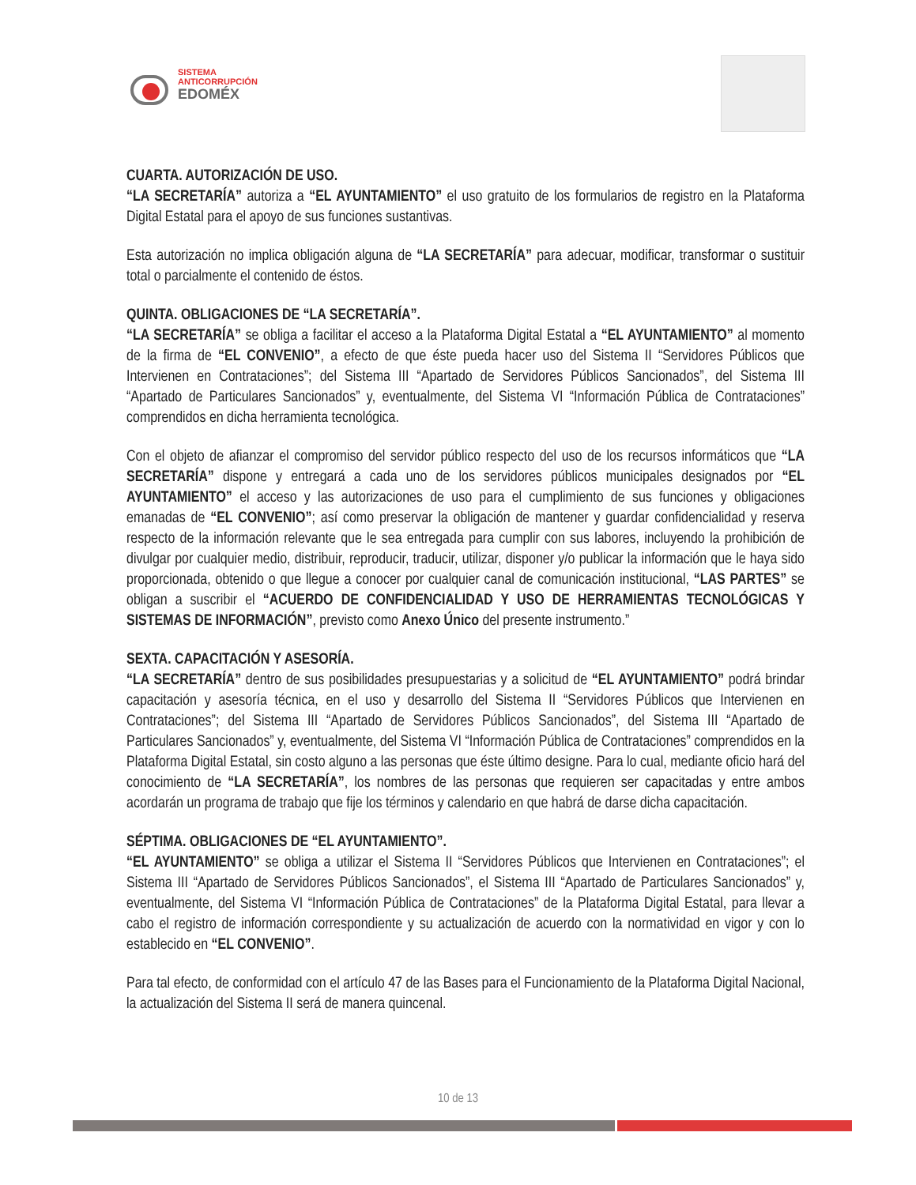SISTEMA
ANTICORRUPCIÓN
EDOMÉX
CUARTA. AUTORIZACIÓN DE USO.
“LA SECRETARÍA” autoriza a “EL AYUNTAMIENTO” el uso gratuito de los formularios de registro en la Plataforma Digital Estatal para el apoyo de sus funciones sustantivas.
Esta autorización no implica obligación alguna de “LA SECRETARÍA” para adecuar, modificar, transformar o sustituir total o parcialmente el contenido de éstos.
QUINTA. OBLIGACIONES DE “LA SECRETARÍA”.
“LA SECRETARÍA” se obliga a facilitar el acceso a la Plataforma Digital Estatal a “EL AYUNTAMIENTO” al momento de la firma de “EL CONVENIO”, a efecto de que éste pueda hacer uso del Sistema II “Servidores Públicos que Intervienen en Contrataciones”; del Sistema III “Apartado de Servidores Públicos Sancionados”, del Sistema III “Apartado de Particulares Sancionados” y, eventualmente, del Sistema VI “Información Pública de Contrataciones” comprendidos en dicha herramienta tecnológica.
Con el objeto de afianzar el compromiso del servidor público respecto del uso de los recursos informáticos que “LA SECRETARÍA” dispone y entregará a cada uno de los servidores públicos municipales designados por “EL AYUNTAMIENTO” el acceso y las autorizaciones de uso para el cumplimiento de sus funciones y obligaciones emanadas de “EL CONVENIO”; así como preservar la obligación de mantener y guardar confidencialidad y reserva respecto de la información relevante que le sea entregada para cumplir con sus labores, incluyendo la prohibición de divulgar por cualquier medio, distribuir, reproducir, traducir, utilizar, disponer y/o publicar la información que le haya sido proporcionada, obtenido o que llegue a conocer por cualquier canal de comunicación institucional, “LAS PARTES” se obligan a suscribir el “ACUERDO DE CONFIDENCIALIDAD Y USO DE HERRAMIENTAS TECNOLÓGICAS Y SISTEMAS DE INFORMACIÓN”, previsto como Anexo Único del presente instrumento.”
SEXTA. CAPACITACIÓN Y ASESORÍA.
“LA SECRETARÍA” dentro de sus posibilidades presupuestarias y a solicitud de “EL AYUNTAMIENTO” podrá brindar capacitación y asesoría técnica, en el uso y desarrollo del Sistema II “Servidores Públicos que Intervienen en Contrataciones”; del Sistema III “Apartado de Servidores Públicos Sancionados”, del Sistema III “Apartado de Particulares Sancionados” y, eventualmente, del Sistema VI “Información Pública de Contrataciones” comprendidos en la Plataforma Digital Estatal, sin costo alguno a las personas que éste último designe. Para lo cual, mediante oficio hará del conocimiento de “LA SECRETARÍA”, los nombres de las personas que requieren ser capacitadas y entre ambos acordarán un programa de trabajo que fije los términos y calendario en que habrá de darse dicha capacitación.
SÉPTIMA. OBLIGACIONES DE “EL AYUNTAMIENTO”.
“EL AYUNTAMIENTO” se obliga a utilizar el Sistema II “Servidores Públicos que Intervienen en Contrataciones”; el Sistema III “Apartado de Servidores Públicos Sancionados”, el Sistema III “Apartado de Particulares Sancionados” y, eventualmente, del Sistema VI “Información Pública de Contrataciones” de la Plataforma Digital Estatal, para llevar a cabo el registro de información correspondiente y su actualización de acuerdo con la normatividad en vigor y con lo establecido en “EL CONVENIO”.
Para tal efecto, de conformidad con el artículo 47 de las Bases para el Funcionamiento de la Plataforma Digital Nacional, la actualización del Sistema II será de manera quincenal.
10 de 13